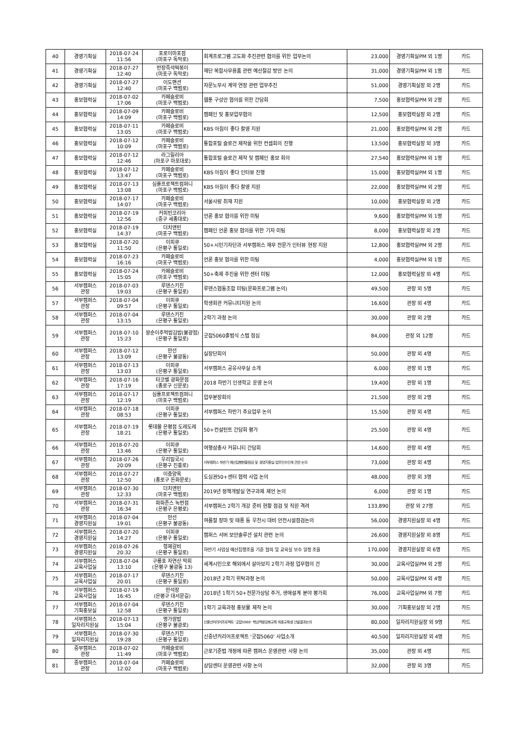| 40 | 경영기획실 | 2018-07-24 11:56 | 포로이마포점 (마포구 독막로) | 회계프로그램 고도화 추진관련 협의를 위한 업무논의 | 23,000 | 경영기획실PM 외 1명 | 카드 |
| 41 | 경영기획실 | 2018-07-27 12:40 | 반장즉석떡볶이 (마포구 독막로) | 재단 복합사무용품 관련 예산절감 방안 논의 | 31,000 | 경영기획실PM 외 1명 | 카드 |
| 42 | 경영기획실 | 2018-07-27 12:40 | 이도맨션 (마포구 백범로) | 자문노무사 계약 연장 관련 업무추진 | 51,000 | 경영기획실장 외 2명 | 카드 |
| 43 | 홍보협력실 | 2018-07-02 17:06 | 카페슬로비 (마포구 백범로) | 웹툰 구성안 협의를 위한 간담회 | 7,500 | 홍보협력실PM 외 2명 | 카드 |
| 44 | 홍보협력실 | 2018-07-09 14:09 | 카페슬로비 (마포구 백범로) | 캠페인 및 홍보업무협의 | 12,500 | 홍보협력실장 외 2명 | 카드 |
| 45 | 홍보협력실 | 2018-07-11 13:05 | 카페슬로비 (마포구 백범로) | KBS 아침이 좋다 촬영 지원 | 21,000 | 홍보협력실PM 외 2명 | 카드 |
| 46 | 홍보협력실 | 2018-07-12 10:09 | 카페슬로비 (마포구 백범로) | 통합포털 슬로건 제작을 위한 컨셉회의 진행 | 13,500 | 홍보협력실장 외 3명 | 카드 |
| 47 | 홍보협력실 | 2018-07-12 12:46 | 라그릴리아 (마포구 마포대로) | 통합포털 슬로건 제작 및 캠페인 홍보 회의 | 27,540 | 홍보협력실PM 외 1명 | 카드 |
| 48 | 홍보협력실 | 2018-07-12 13:47 | 카페슬로비 (마포구 백범로) | KBS 아침이 좋다 인터뷰 진행 | 15,000 | 홍보협력실PM 외 1명 | 카드 |
| 49 | 홍보협력실 | 2018-07-13 13:08 | 심플프로젝트컴퍼니 (마포구 백범로) | KBS 아침이 좋다 촬영 지원 | 22,000 | 홍보협력실PM 외 2명 | 카드 |
| 50 | 홍보협력실 | 2018-07-17 14:07 | 카페슬로비 (마포구 백범로) | 서울사랑 취재 지원 | 10,000 | 홍보협력실장 외 2명 | 카드 |
| 51 | 홍보협력실 | 2018-07-19 12:56 | 커피빈코리아 (중구 세종대로) | 언론 홍보 협의를 위한 미팅 | 9,600 | 홍보협력실PM 외 1명 | 카드 |
| 52 | 홍보협력실 | 2018-07-19 14:37 | 더치앤빈 (마포구 백범로) | 캠페인 언론 홍보 협의를 위한 기자 미팅 | 8,000 | 홍보협력실장 외 2명 | 카드 |
| 53 | 홍보협력실 | 2018-07-20 11:50 | 이피큐 (은평구 통일로) | 50+시민기자단과 서부캠퍼스 재무 전문가 인터뷰 현장 지원 | 12,800 | 홍보협력실PM 외 2명 | 카드 |
| 54 | 홍보협력실 | 2018-07-23 16:16 | 카페슬로비 (마포구 백범로) | 언론 홍보 협의를 위한 미팅 | 4,000 | 홍보협력실PM 외 1명 | 카드 |
| 55 | 홍보협력실 | 2018-07-24 15:05 | 카페슬로비 (마포구 백범로) | 50+축제 추진을 위한 센터 미팅 | 12,000 | 홍보협력실장 외 4명 | 카드 |
| 56 | 서부캠퍼스 관장 | 2018-07-03 19:03 | 루덴스키친 (은평구 통일로) | 루덴스협동조합 미팅(문화프로그램 논의) | 49,500 | 관장 외 5명 | 카드 |
| 57 | 서부캠퍼스 관장 | 2018-07-04 09:57 | 이피큐 (은평구 통일로) | 학생회관 커뮤니티지원 논의 | 16,600 | 관장 외 4명 | 카드 |
| 58 | 서부캠퍼스 관장 | 2018-07-04 13:15 | 루덴스키친 (은평구 통일로) | 2학기 과정 논의 | 30,000 | 관장 외 2명 | 카드 |
| 59 | 서부캠퍼스 관장 | 2018-07-10 15:23 | 왕순이주먹밥김밥(불광점) (은평구 통일로) | 굿잡5060출범식 스텝 점심 | 84,000 | 관장 외 12명 | 카드 |
| 60 | 서부캠퍼스 관장 | 2018-07-12 13:09 | 만선 (은평구 불광동) | 실장단회의 | 50,000 | 관장 외 4명 | 카드 |
| 61 | 서부캠퍼스 관장 | 2018-07-13 13:03 | 이피큐 (은평구 통일로) | 서부캠퍼스 공유사무실 소개 | 6,000 | 관장 외 1명 | 카드 |
| 62 | 서부캠퍼스 관장 | 2018-07-16 17:19 | 타코벨 광화문점 (종로구 신문로) | 2018 하반기 인생학교 운영 논의 | 19,400 | 관장 외 1명 | 카드 |
| 63 | 서부캠퍼스 관장 | 2018-07-17 12:19 | 심플프로젝트컴퍼니 (마포구 백범로) | 업무분장회의 | 21,500 | 관장 외 2명 | 카드 |
| 64 | 서부캠퍼스 관장 | 2018-07-18 08:53 | 이피큐 (은평구 통일로) | 서부캠퍼스 하반기 주요업무 논의 | 15,500 | 관장 외 4명 | 카드 |
| 65 | 서부캠퍼스 관장 | 2018-07-19 18:21 | 롯데몰 은평점 도레도레 (은평구 통일로) | 50+컨설턴트 간담회 평가 | 25,500 | 관장 외 4명 | 카드 |
| 66 | 서부캠퍼스 관장 | 2018-07-20 13:46 | 이피큐 (은평구 통일로) | 여행삼총사 커뮤니티 간담회 | 14,600 | 관장 외 4명 | 카드 |
| 67 | 서부캠퍼스 관장 | 2018-07-26 20:09 | 우리밀국시 (은평구 진흥로) | 서부캠퍼스 하반기 예산집행현황점검 및 경영지원실 업무인수인계 관련 논의 | 73,000 | 관장 외 4명 | 카드 |
| 68 | 서부캠퍼스 관장 | 2018-07-27 12:50 | 이층양옥 (종로구 돈화문로) | 도심권50+센터 협력 사업 논의 | 48,000 | 관장 외 3명 | 카드 |
| 69 | 서부캠퍼스 관장 | 2018-07-30 12:33 | 더치앤빈 (마포구 백범로) | 2019년 정책개발실 연구과제 제언 논의 | 6,000 | 관장 외 1명 | 카드 |
| 70 | 서부캠퍼스 관장 | 2018-07-31 16:34 | 파파존스 녹번점 (은평구 은평로) | 서부캠퍼스 2학기 개강 준비 현황 점검 및 직원 격려 | 133,890 | 관장 외 27명 | 카드 |
| 71 | 서부캠퍼스 경영지원실 | 2018-07-04 19:01 | 만선 (은평구 불광동) | 여름철 장마 및 태풍 등 우천시 대비 안전시설점검논의 | 56,000 | 경영지원실장 외 4명 | 카드 |
| 72 | 서부캠퍼스 경영지원실 | 2018-07-20 14:27 | 이피큐 (은평구 통일로) | 캠퍼스 서버 보안솔루션 설치 관련 논의 | 26,600 | 경영지원실장 외 8명 | 카드 |
| 73 | 서부캠퍼스 경영지원실 | 2018-07-26 20:32 | 형제갈비 (은평구 통일로) | 하반기 사업실 예산집행조율 기준 협의 및 교육실 보수 일정 조율 | 170,000 | 경영지원실장 외 6명 | 카드 |
| 74 | 서부캠퍼스 교육사업실 | 2018-07-04 13:10 | 구룡포 자연산 막회 (은평구 불광동 13) | 세계시민으로 해외에서 살아보지 2학기 과정 업무협의 건 | 30,000 | 교육사업실PM 외 2명 | 카드 |
| 75 | 서부캠퍼스 교육사업실 | 2018-07-17 20:01 | 루덴스키친 (은평구 통일로) | 2018년 2학기 위탁과정 논의 | 50,000 | 교육사업실PM 외 4명 | 카드 |
| 76 | 서부캠퍼스 교육사업실 | 2018-07-19 16:45 | 만석장 (은평구 대서문길) | 2018년 1학기 50+전문가상담 주거, 생애설계 분야 평가회 | 76,000 | 교육사업실PM 외 7명 | 카드 |
| 77 | 서부캠퍼스 기획홍보실 | 2018-07-04 12:58 | 루덴스키친 (은평구 통일로) | 1학기 교육과정 홍보물 제작 논의 | 30,000 | 기획홍보실장 외 2명 | 카드 |
| 78 | 서부캠퍼스 일자리지원실 | 2018-07-13 15:04 | 명가쌈밥 (은평구 불광로) | 신중년커리어프로젝트 '굿잡5060' 핵심역량강화교육 최종교육생 선발결과논의 | 80,000 | 일자리지원실장 외 9명 | 카드 |
| 79 | 서부캠퍼스 일자리지원실 | 2018-07-30 19:28 | 루덴스키친 (은평구 통일로) | 신중년커리어프로젝트 '굿잡5060' 사업소개 | 40,500 | 일자리지원실장 외 4명 | 카드 |
| 80 | 중부캠퍼스 관장 | 2018-07-02 11:49 | 카페슬로비 (마포구 백범로) | 근로기준법 개정에 따른 캠퍼스 운영관련 사항 논의 | 35,000 | 관장 외 4명 | 카드 |
| 81 | 중부캠퍼스 관장 | 2018-07-04 12:02 | 카페슬로비 (마포구 백범로) | 상담센터 운영관련 사항 논의 | 32,000 | 관장 외 3명 | 카드 |